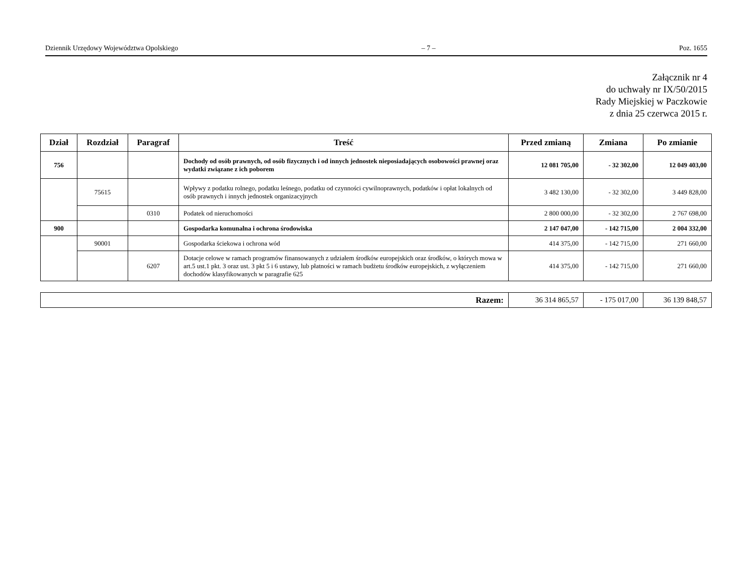Dziennik Urzędowy Województwa Opolskiego – 7 – Poz. 1655
Załącznik nr 4
do uchwały nr IX/50/2015
Rady Miejskiej w Paczkowie
z dnia 25 czerwca 2015 r.
| Dział | Rozdział | Paragraf | Treść | Przed zmianą | Zmiana | Po zmianie |
| --- | --- | --- | --- | --- | --- | --- |
| 756 | | | Dochody od osób prawnych, od osób fizycznych i od innych jednostek nieposiadających osobowości prawnej oraz wydatki związane z ich poborem | 12 081 705,00 | - 32 302,00 | 12 049 403,00 |
| | 75615 | | Wpływy z podatku rolnego, podatku leśnego, podatku od czynności cywilnoprawnych, podatków i opłat lokalnych od osób prawnych i innych jednostek organizacyjnych | 3 482 130,00 | - 32 302,00 | 3 449 828,00 |
| | | 0310 | Podatek od nieruchomości | 2 800 000,00 | - 32 302,00 | 2 767 698,00 |
| 900 | | | Gospodarka komunalna i ochrona środowiska | 2 147 047,00 | - 142 715,00 | 2 004 332,00 |
| | 90001 | | Gospodarka ściekowa i ochrona wód | 414 375,00 | - 142 715,00 | 271 660,00 |
| | | 6207 | Dotacje celowe w ramach programów finansowanych z udziałem środków europejskich oraz środków, o których mowa w art.5 ust.1 pkt. 3 oraz ust. 3 pkt 5 i 6 ustawy, lub płatności w ramach budżetu środków europejskich, z wyłączeniem dochodów klasyfikowanych w paragrafie 625 | 414 375,00 | - 142 715,00 | 271 660,00 |
| Razem: | 36 314 865,57 | - 175 017,00 | 36 139 848,57 |